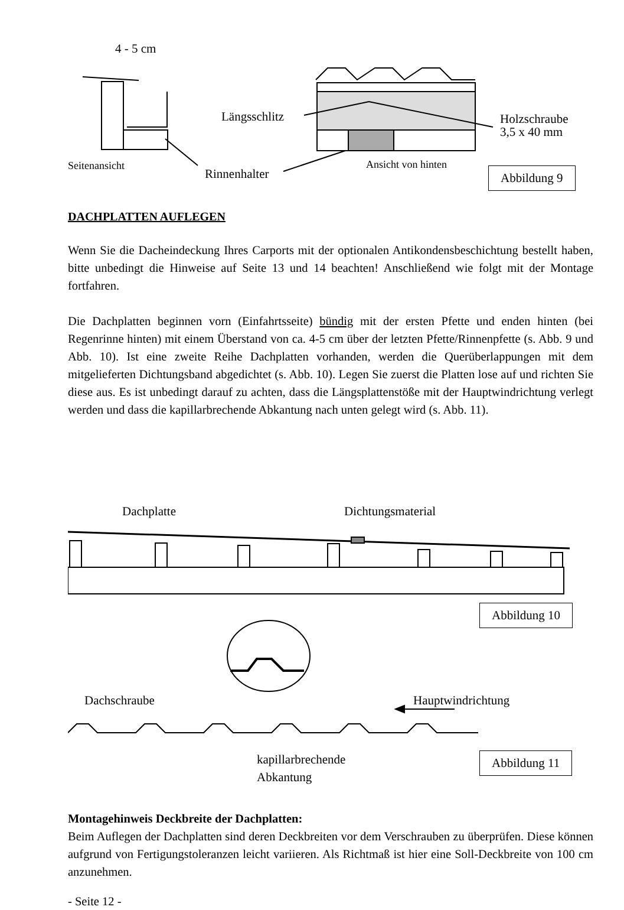4 - 5 cm
Längsschlitz
Holzschraube
3,5 x 40 mm
Seitenansicht
Rinnenhalter
Ansicht von hinten
Abbildung 9
DACHPLATTEN AUFLEGEN
Wenn Sie die Dacheindeckung Ihres Carports mit der optionalen Antikondens­beschichtung bestellt haben, bitte unbedingt die Hinweise auf Seite 13 und 14 beachten! Anschließend wie folgt mit der Montage fortfahren.
Die Dachplatten beginnen vorn (Einfahrtsseite) bündig mit der ersten Pfette und enden hinten (bei Regenrinne hinten) mit einem Überstand von ca. 4-5 cm über der letzten Pfette/Rinnenpfette (s. Abb. 9 und Abb. 10). Ist eine zweite Reihe Dachplatten vorhanden, werden die Querüberlappungen mit dem mitgelieferten Dichtungsband abgedichtet (s. Abb. 10). Legen Sie zuerst die Platten lose auf und richten Sie diese aus. Es ist unbedingt darauf zu achten, dass die Längsplattenstöße mit der Hauptwindrichtung verlegt werden und dass die kapillarbrechende Abkantung nach unten gelegt wird (s. Abb. 11).
Dachplatte Dichtungsmaterial
Abbildung 10
Dachschraube Hauptwindrichtung
kapillarbrechende
Abkantung
Abbildung 11
Montagehinweis Deckbreite der Dachplatten:
Beim Auflegen der Dachplatten sind deren Deckbreiten vor dem Verschrauben zu überprüfen. Diese können aufgrund von Fertigungstoleranzen leicht variieren. Als Richtmaß ist hier eine Soll-Deckbreite von 100 cm anzunehmen.
- Seite 12 -